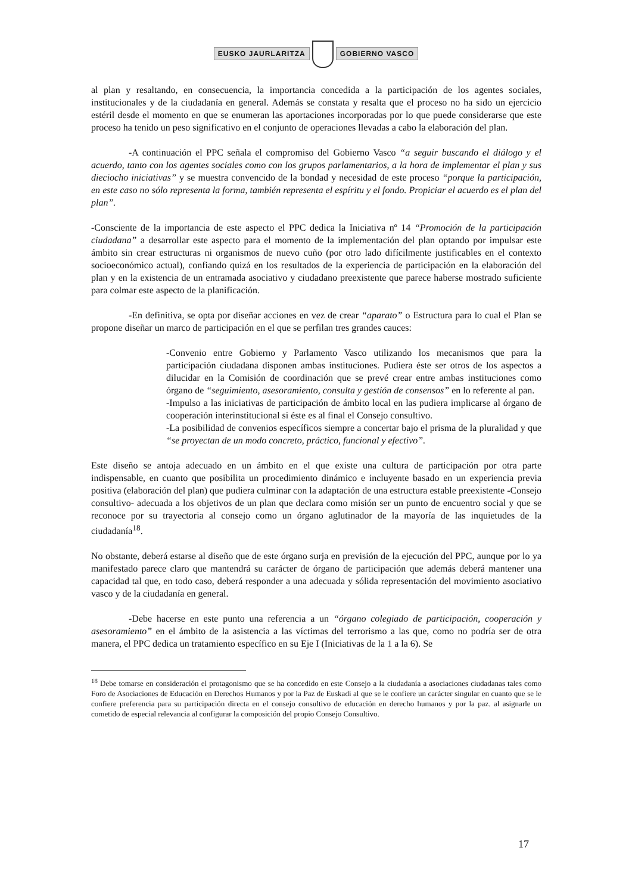EUSKO JAURLARITZA GOBIERNO VASCO
al plan y resaltando, en consecuencia, la importancia concedida a la participación de los agentes sociales, institucionales y de la ciudadanía en general. Además se constata y resalta que el proceso no ha sido un ejercicio estéril desde el momento en que se enumeran las aportaciones incorporadas por lo que puede considerarse que este proceso ha tenido un peso significativo en el conjunto de operaciones llevadas a cabo la elaboración del plan.
-A continuación el PPC señala el compromiso del Gobierno Vasco “a seguir buscando el diálogo y el acuerdo, tanto con los agentes sociales como con los grupos parlamentarios, a la hora de implementar el plan y sus dieciocho iniciativas” y se muestra convencido de la bondad y necesidad de este proceso “porque la participación, en este caso no sólo representa la forma, también representa el espíritu y el fondo. Propiciar el acuerdo es el plan del plan”.
-Consciente de la importancia de este aspecto el PPC dedica la Iniciativa nº 14 “Promoción de la participación ciudadana” a desarrollar este aspecto para el momento de la implementación del plan optando por impulsar este ámbito sin crear estructuras ni organismos de nuevo cuño (por otro lado difícilmente justificables en el contexto socioeconómico actual), confiando quizá en los resultados de la experiencia de participación en la elaboración del plan y en la existencia de un entramada asociativo y ciudadano preexistente que parece haberse mostrado suficiente para colmar este aspecto de la planificación.
-En definitiva, se opta por diseñar acciones en vez de crear “aparato” o Estructura para lo cual el Plan se propone diseñar un marco de participación en el que se perfilan tres grandes cauces:
-Convenio entre Gobierno y Parlamento Vasco utilizando los mecanismos que para la participación ciudadana disponen ambas instituciones. Pudiera éste ser otros de los aspectos a dilucidar en la Comisión de coordinación que se prevé crear entre ambas instituciones como órgano de “seguimiento, asesoramiento, consulta y gestión de consensos” en lo referente al pan.
-Impulso a las iniciativas de participación de ámbito local en las pudiera implicarse al órgano de cooperación interinstitucional si éste es al final el Consejo consultivo.
-La posibilidad de convenios específicos siempre a concertar bajo el prisma de la pluralidad y que “se proyectan de un modo concreto, práctico, funcional y efectivo”.
Este diseño se antoja adecuado en un ámbito en el que existe una cultura de participación por otra parte indispensable, en cuanto que posibilita un procedimiento dinámico e incluyente basado en un experiencia previa positiva (elaboración del plan) que pudiera culminar con la adaptación de una estructura estable preexistente -Consejo consultivo- adecuada a los objetivos de un plan que declara como misión ser un punto de encuentro social y que se reconoce por su trayectoria al consejo como un órgano aglutinador de la mayoría de las inquietudes de la ciudadanía<sup>18</sup>.
No obstante, deberá estarse al diseño que de este órgano surja en previsión de la ejecución del PPC, aunque por lo ya manifestado parece claro que mantendrá su carácter de órgano de participación que además deberá mantener una capacidad tal que, en todo caso, deberá responder a una adecuada y sólida representación del movimiento asociativo vasco y de la ciudadanía en general.
-Debe hacerse en este punto una referencia a un “órgano colegiado de participación, cooperación y asesoramiento” en el ámbito de la asistencia a las víctimas del terrorismo a las que, como no podría ser de otra manera, el PPC dedica un tratamiento específico en su Eje I (Iniciativas de la 1 a la 6). Se
<sup>18</sup> Debe tomarse en consideración el protagonismo que se ha concedido en este Consejo a la ciudadanía a asociaciones ciudadanas tales como Foro de Asociaciones de Educación en Derechos Humanos y por la Paz de Euskadi al que se le confiere un carácter singular en cuanto que se le confiere preferencia para su participación directa en el consejo consultivo de educación en derecho humanos y por la paz. al asignarle un cometido de especial relevancia al configurar la composición del propio Consejo Consultivo.
17